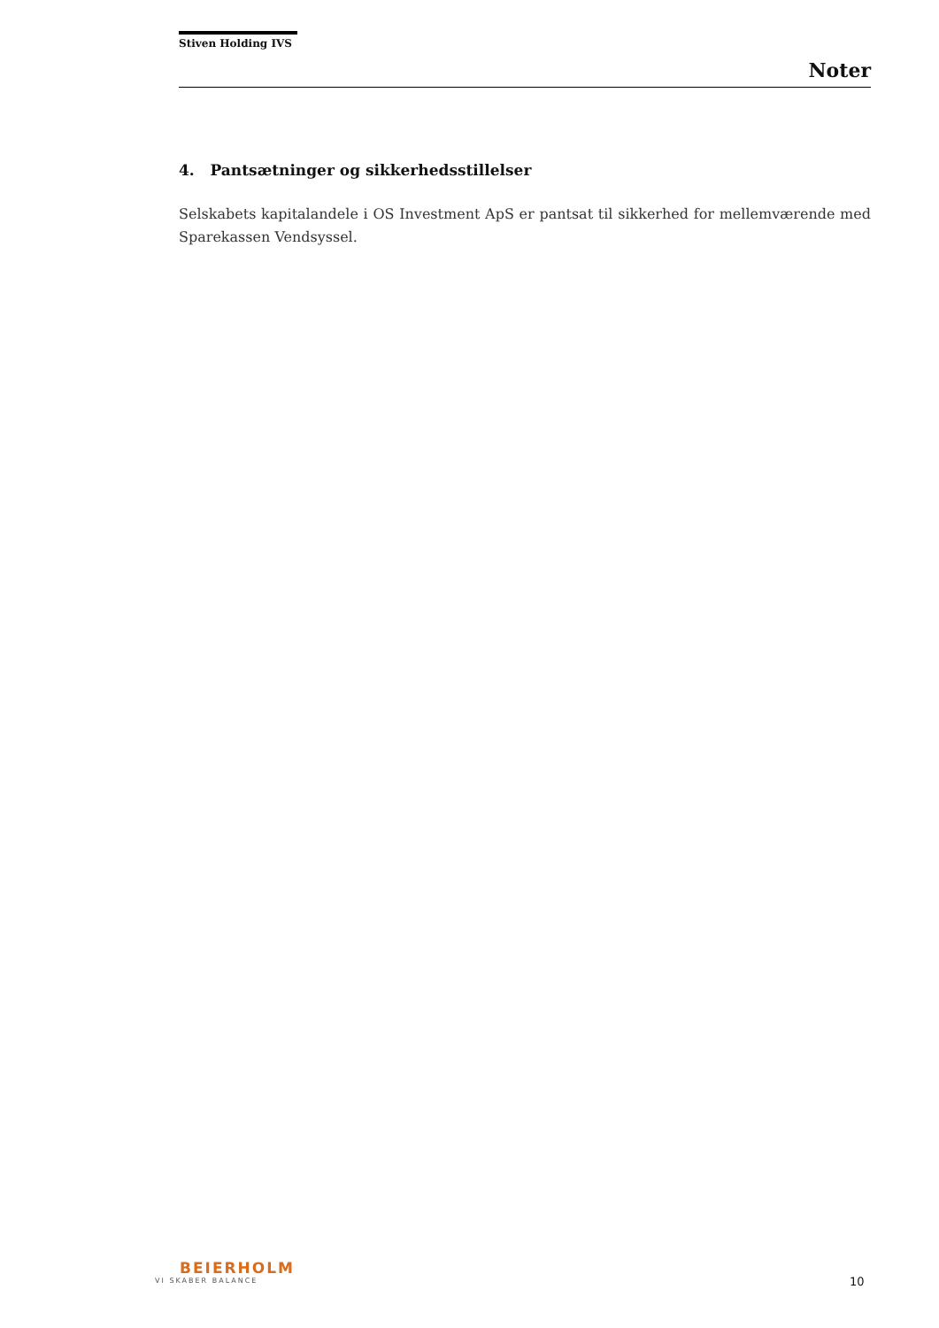Stiven Holding IVS
Noter
4. Pantsætninger og sikkerhedsstillelser
Selskabets kapitalandele i OS Investment ApS er pantsat til sikkerhed for mellemværende med Sparekassen Vendsyssel.
BEIERHOLM
VI SKABER BALANCE
10